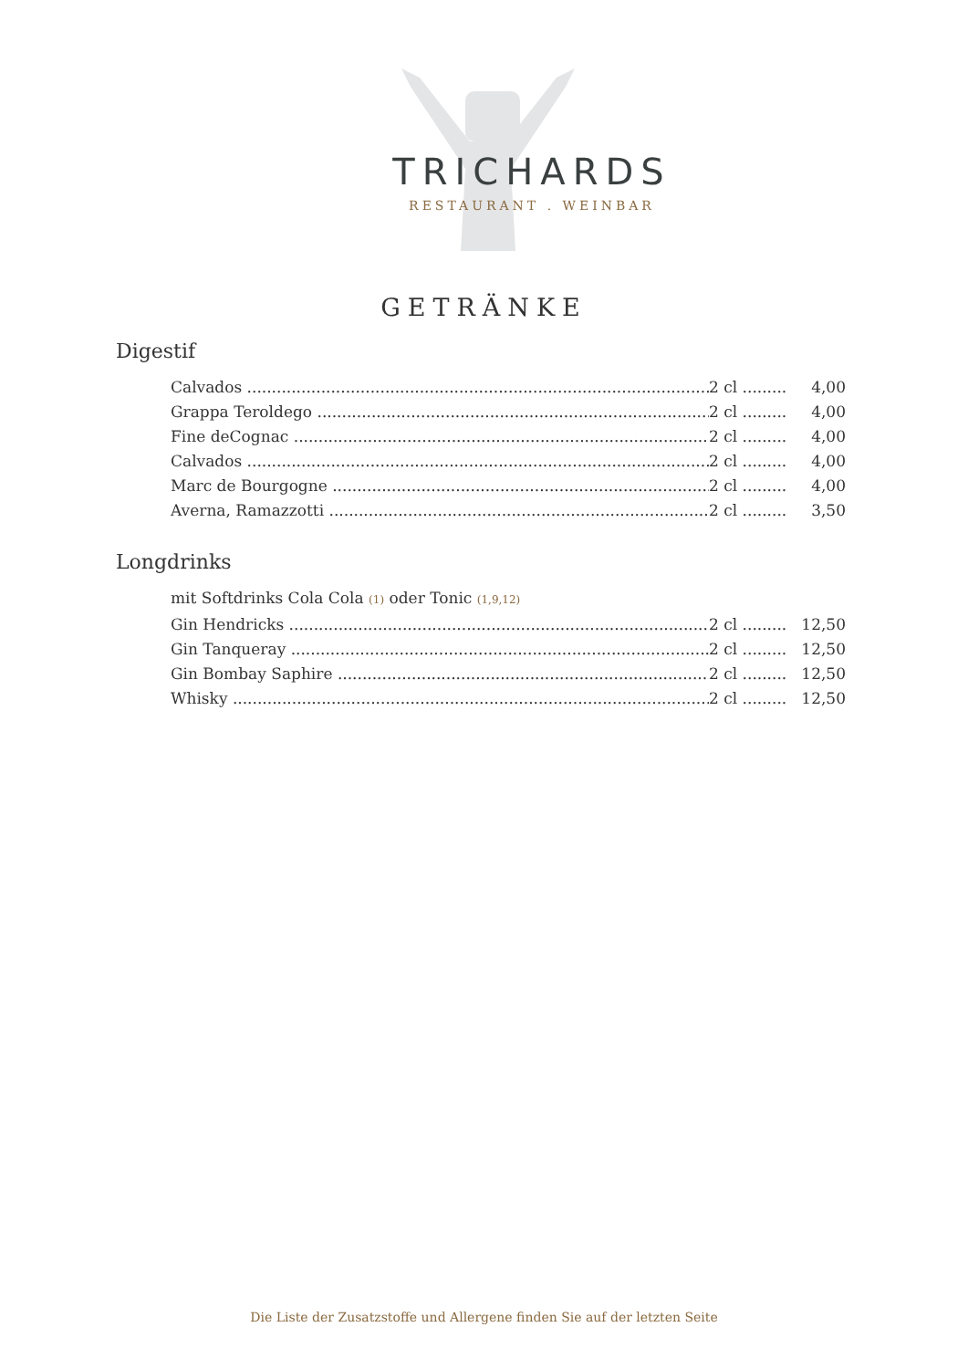TRICHARDS
RESTAURANT . WEINBAR
GETRÄNKE
Digestif
Calvados 2 cl ......... 4,00
Grappa Teroldego 2 cl ......... 4,00
Fine deCognac 2 cl ......... 4,00
Calvados 2 cl ......... 4,00
Marc de Bourgogne 2 cl ......... 4,00
Averna, Ramazzotti 2 cl ......... 3,50
Longdrinks
mit Softdrinks Cola Cola (1) oder Tonic (1,9,12)
Gin Hendricks 2 cl ......... 12,50
Gin Tanqueray 2 cl ......... 12,50
Gin Bombay Saphire 2 cl ......... 12,50
Whisky 2 cl ......... 12,50
Die Liste der Zusatzstoffe und Allergene finden Sie auf der letzten Seite